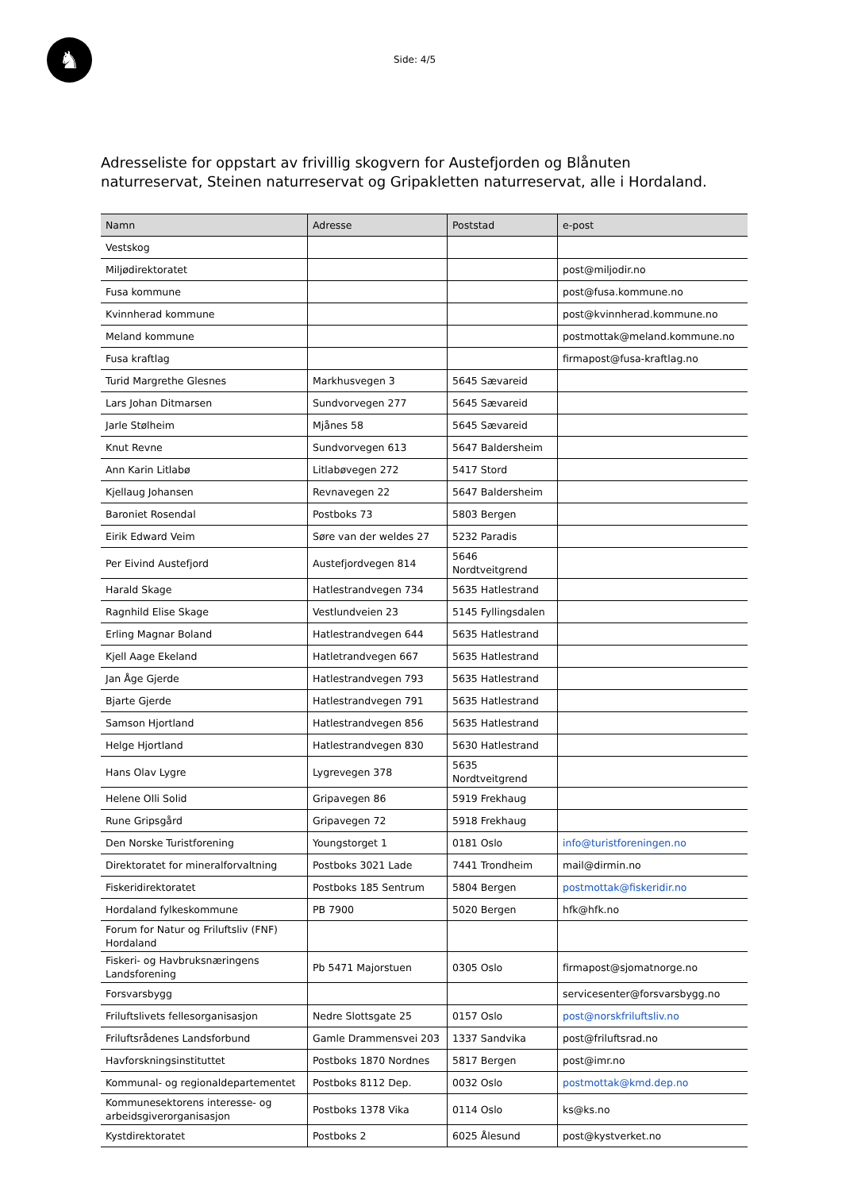♞
Side: 4/5
Adresseliste for oppstart av frivillig skogvern for Austefjorden og Blånuten naturreservat, Steinen naturreservat og Gripakletten naturreservat, alle i Hordaland.
| Namn | Adresse | Poststad | e-post |
| --- | --- | --- | --- |
| Vestskog | | | |
| Miljødirektoratet | | | post@miljodir.no |
| Fusa kommune | | | post@fusa.kommune.no |
| Kvinnherad kommune | | | post@kvinnherad.kommune.no |
| Meland kommune | | | postmottak@meland.kommune.no |
| Fusa kraftlag | | | firmapost@fusa-kraftlag.no |
| Turid Margrethe Glesnes | Markhusvegen 3 | 5645 Sævareid | |
| Lars Johan Ditmarsen | Sundvorvegen 277 | 5645 Sævareid | |
| Jarle Stølheim | Mjånes 58 | 5645 Sævareid | |
| Knut Revne | Sundvorvegen 613 | 5647 Baldersheim | |
| Ann Karin Litlabø | Litlabøvegen 272 | 5417 Stord | |
| Kjellaug Johansen | Revnavegen 22 | 5647 Baldersheim | |
| Baroniet Rosendal | Postboks 73 | 5803 Bergen | |
| Eirik Edward Veim | Søre van der weldes 27 | 5232 Paradis | |
| Per Eivind Austefjord | Austefjordvegen 814 | 5646 Nordtveitgrend | |
| Harald Skage | Hatlestrandvegen 734 | 5635 Hatlestrand | |
| Ragnhild Elise Skage | Vestlundveien 23 | 5145 Fyllingsdalen | |
| Erling Magnar Boland | Hatlestrandvegen 644 | 5635 Hatlestrand | |
| Kjell Aage Ekeland | Hatletrandvegen 667 | 5635 Hatlestrand | |
| Jan Åge Gjerde | Hatlestrandvegen 793 | 5635 Hatlestrand | |
| Bjarte Gjerde | Hatlestrandvegen 791 | 5635 Hatlestrand | |
| Samson Hjortland | Hatlestrandvegen 856 | 5635 Hatlestrand | |
| Helge Hjortland | Hatlestrandvegen 830 | 5630 Hatlestrand | |
| Hans Olav Lygre | Lygrevegen 378 | 5635 Nordtveitgrend | |
| Helene Olli Solid | Gripavegen 86 | 5919 Frekhaug | |
| Rune Gripsgård | Gripavegen 72 | 5918 Frekhaug | |
| Den Norske Turistforening | Youngstorget 1 | 0181 Oslo | info@turistforeningen.no |
| Direktoratet for mineralforvaltning | Postboks 3021 Lade | 7441 Trondheim | mail@dirmin.no |
| Fiskeridirektoratet | Postboks 185 Sentrum | 5804 Bergen | postmottak@fiskeridir.no |
| Hordaland fylkeskommune | PB 7900 | 5020 Bergen | hfk@hfk.no |
| Forum for Natur og Friluftsliv (FNF) Hordaland | | | |
| Fiskeri- og Havbruksnæringens Landsforening | Pb 5471 Majorstuen | 0305 Oslo | firmapost@sjomatnorge.no |
| Forsvarsbygg | | | servicesenter@forsvarsbygg.no |
| Friluftslivets fellesorganisasjon | Nedre Slottsgate 25 | 0157 Oslo | post@norskfriluftsliv.no |
| Friluftsrådenes Landsforbund | Gamle Drammensvei 203 | 1337 Sandvika | post@friluftsrad.no |
| Havforskningsinstituttet | Postboks 1870 Nordnes | 5817 Bergen | post@imr.no |
| Kommunal- og regionaldepartementet | Postboks 8112 Dep. | 0032 Oslo | postmottak@kmd.dep.no |
| Kommunesektorens interesse- og arbeidsgiverorganisasjon | Postboks 1378 Vika | 0114 Oslo | ks@ks.no |
| Kystdirektoratet | Postboks 2 | 6025 Ålesund | post@kystverket.no |